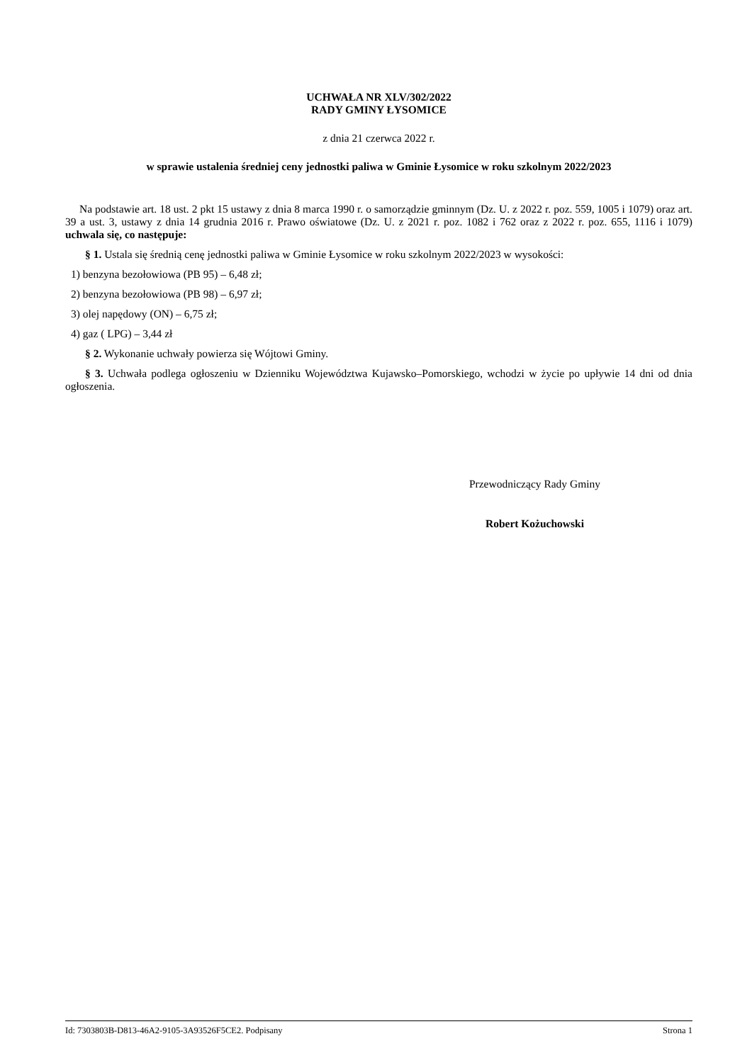UCHWAŁA NR XLV/302/2022
RADY GMINY ŁYSOMICE
z dnia 21 czerwca 2022 r.
w sprawie ustalenia średniej ceny jednostki paliwa w Gminie Łysomice w roku szkolnym 2022/2023
Na podstawie art. 18 ust. 2 pkt 15 ustawy z dnia 8 marca 1990 r. o samorządzie gminnym (Dz. U. z 2022 r. poz. 559, 1005 i 1079) oraz art. 39 a ust. 3, ustawy z dnia 14 grudnia 2016 r. Prawo oświatowe (Dz. U. z 2021 r. poz. 1082 i 762 oraz z 2022 r. poz. 655, 1116 i 1079) uchwala się, co następuje:
§ 1. Ustala się średnią cenę jednostki paliwa w Gminie Łysomice w roku szkolnym 2022/2023 w wysokości:
1) benzyna bezołowiowa (PB 95) – 6,48 zł;
2) benzyna bezołowiowa (PB 98) – 6,97 zł;
3) olej napędowy (ON) – 6,75 zł;
4) gaz ( LPG) – 3,44 zł
§ 2. Wykonanie uchwały powierza się Wójtowi Gminy.
§ 3. Uchwała podlega ogłoszeniu w Dzienniku Województwa Kujawsko–Pomorskiego, wchodzi w życie po upływie 14 dni od dnia ogłoszenia.
Przewodniczący Rady Gminy
Robert Kożuchowski
Id: 7303803B-D813-46A2-9105-3A93526F5CE2. Podpisany Strona 1